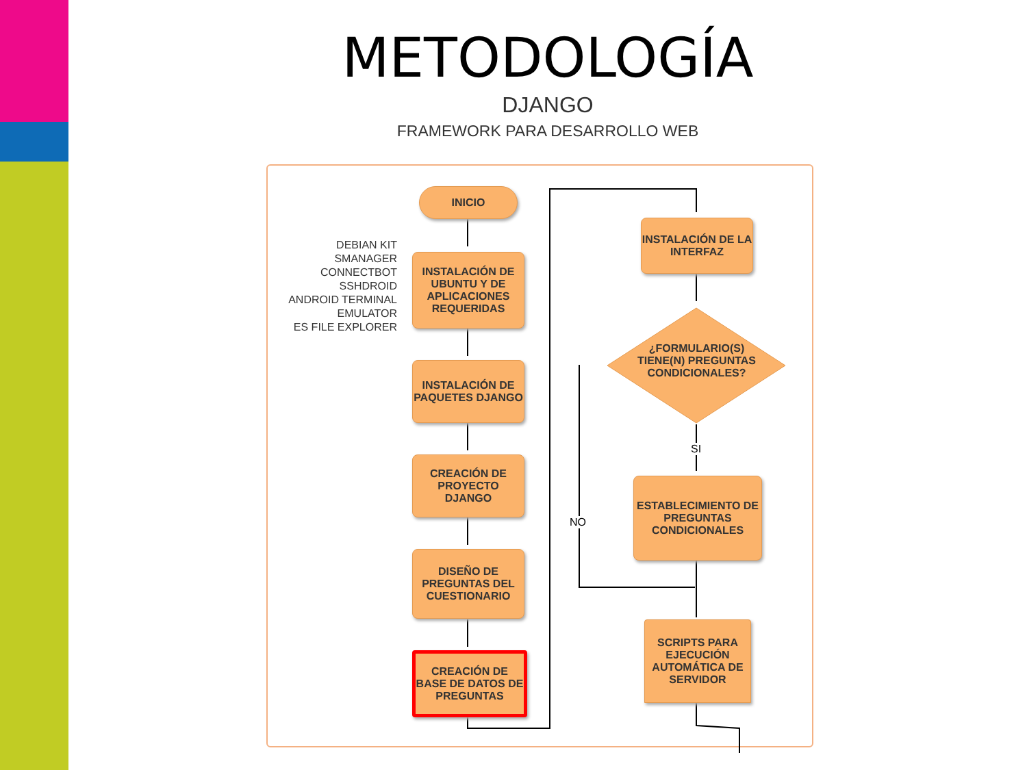METODOLOGÍA
DJANGO
FRAMEWORK PARA DESARROLLO WEB
DEBIAN KIT
SMANAGER
CONNECTBOT
SSHDROID
ANDROID TERMINAL
EMULATOR
ES FILE EXPLORER
INICIO
INSTALACIÓN DE UBUNTU Y DE APLICACIONES REQUERIDAS
INSTALACIÓN DE PAQUETES DJANGO
CREACIÓN DE PROYECTO DJANGO
DISEÑO DE PREGUNTAS DEL CUESTIONARIO
CREACIÓN DE BASE DE DATOS DE PREGUNTAS
INSTALACIÓN DE LA INTERFAZ
¿FORMULARIO(S) TIENE(N) PREGUNTAS CONDICIONALES?
SI
NO
ESTABLECIMIENTO DE PREGUNTAS CONDICIONALES
SCRIPTS PARA EJECUCIÓN AUTOMÁTICA DE SERVIDOR